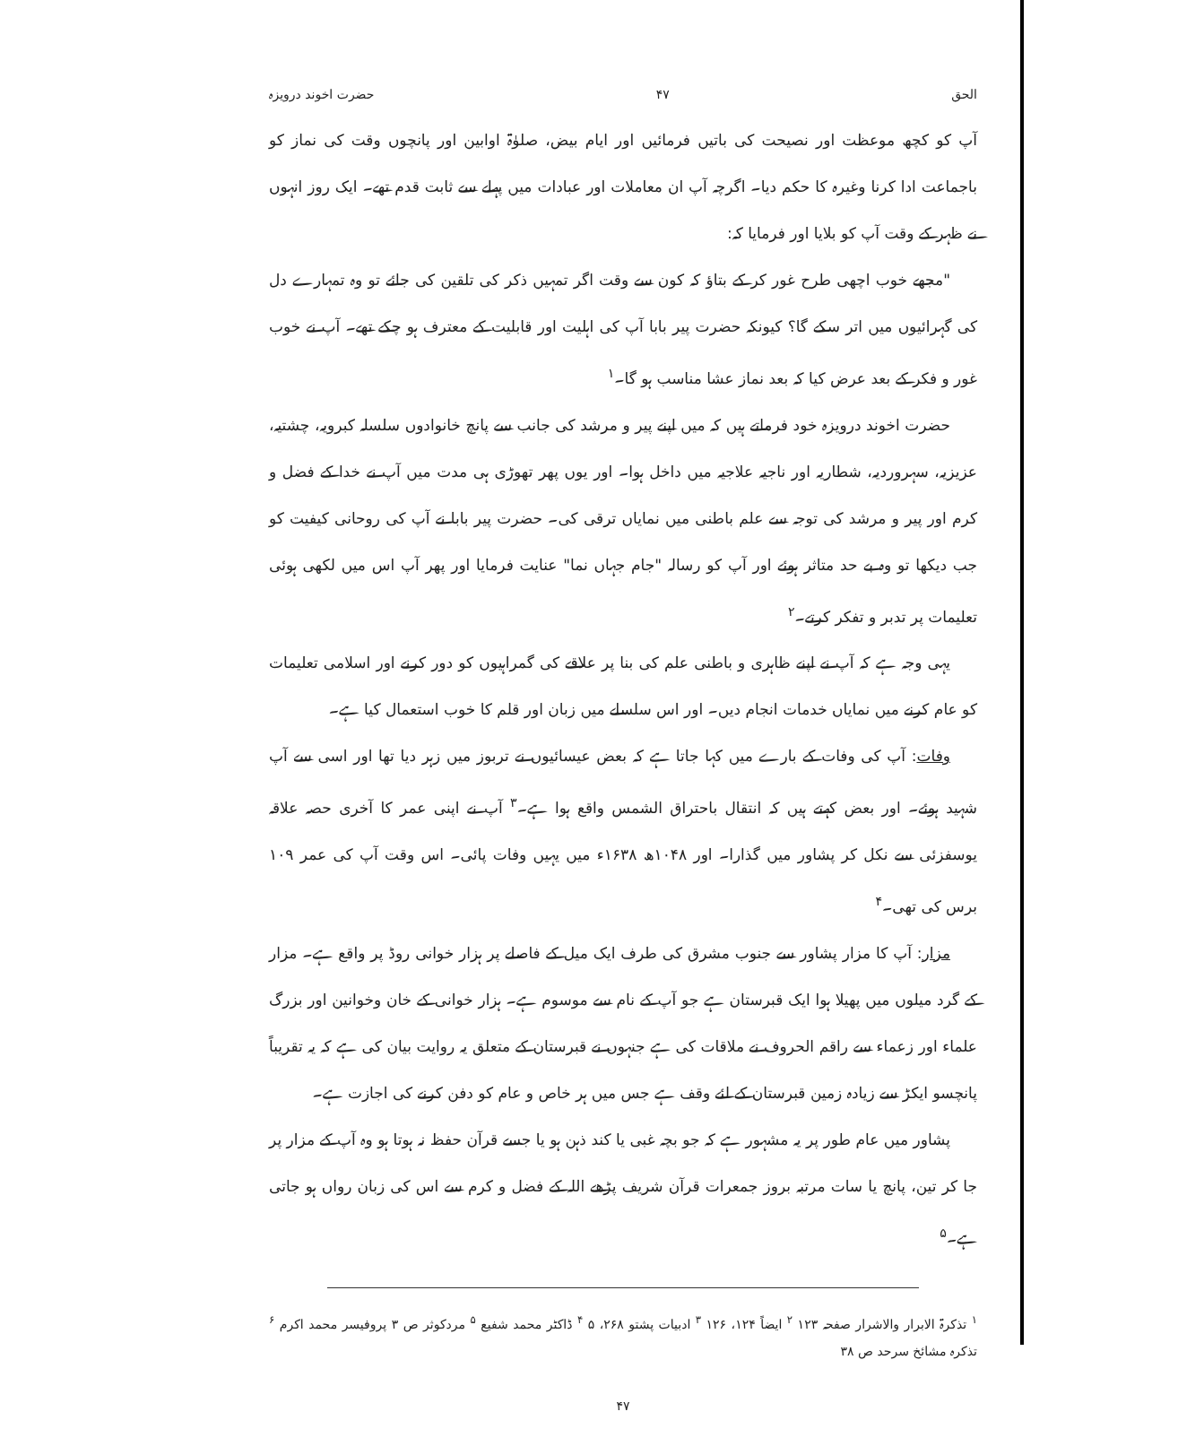الحق ۴۷ حضرت اخوند درویزہ
آپ کو کچھ موعظت اور نصیحت کی باتیں فرمائیں اور ایام بیض، صلوٰۃ اوابین اور پانچوں وقت کی نماز کو باجماعت ادا کرنا وغیرہ کا حکم دیا۔ اگرچہ آپ ان معاملات اور عبادات میں پہلے سے ثابت قدم تھے۔ ایک روز انہوں نے ظہر کے وقت آپ کو بلایا اور فرمایا کہ:
"مجھے خوب اچھی طرح غور کر کے بتاؤ کہ کون سے وقت اگر تمہیں ذکر کی تلقین کی جائے تو وہ تمہارے دل کی گہرائیوں میں اتر سکے گا؟ کیونکہ حضرت پیر بابا آپ کی اہلیت اور قابلیت کے معترف ہو چکے تھے۔ آپ نے خوب غور و فکر کے بعد عرض کیا کہ بعد نماز عشا مناسب ہو گا۔<sup>۱</sup>
حضرت اخوند درویزہ خود فرماتے ہیں کہ میں اپنے پیر و مرشد کی جانب سے پانچ خانوادوں سلسلہ کبرویہ، چشتیہ، عزیزیہ، سہروردیہ، شطاریہ اور ناجیہ علاجیہ میں داخل ہوا۔ اور یوں پھر تھوڑی ہی مدت میں آپ نے خدا کے فضل و کرم اور پیر و مرشد کی توجہ سے علم باطنی میں نمایاں ترقی کی۔ حضرت پیر بابا نے آپ کی روحانی کیفیت کو جب دیکھا تو وہ بے حد متاثر ہوئے اور آپ کو رسالہ "جام جہاں نما" عنایت فرمایا اور پھر آپ اس میں لکھی ہوئی تعلیمات پر تدبر و تفکر کرتے۔<sup>۲</sup>
یہی وجہ ہے کہ آپ نے اپنے ظاہری و باطنی علم کی بنا پر علاقے کی گمراہیوں کو دور کرنے اور اسلامی تعلیمات کو عام کرنے میں نمایاں خدمات انجام دیں۔ اور اس سلسلے میں زبان اور قلم کا خوب استعمال کیا ہے۔
وفات: آپ کی وفات کے بارے میں کہا جاتا ہے کہ بعض عیسائیوں نے تربوز میں زہر دیا تھا اور اسی سے آپ شہید ہوئے۔ اور بعض کہتے ہیں کہ انتقال باحتراق الشمس واقع ہوا ہے۔<sup>۳</sup> آپ نے اپنی عمر کا آخری حصہ علاقہ یوسفزئی سے نکل کر پشاور میں گذارا۔ اور ۱۰۴۸ھ ۱۶۳۸ء میں یہیں وفات پائی۔ اس وقت آپ کی عمر ۱۰۹ برس کی تھی۔<sup>۴</sup>
مزار: آپ کا مزار پشاور سے جنوب مشرق کی طرف ایک میل کے فاصلے پر ہزار خوانی روڈ پر واقع ہے۔ مزار کے گرد میلوں میں پھیلا ہوا ایک قبرستان ہے جو آپ کے نام سے موسوم ہے۔ ہزار خوانی کے خان وخوانین اور بزرگ علماء اور زعماء سے راقم الحروف نے ملاقات کی ہے جنہوں نے قبرستان کے متعلق یہ روایت بیان کی ہے کہ یہ تقریباً پانچسو ایکڑ سے زیادہ زمین قبرستان کے لئے وقف ہے جس میں ہر خاص و عام کو دفن کرنے کی اجازت ہے۔
پشاور میں عام طور پر یہ مشہور ہے کہ جو بچہ غبی یا کند ذہن ہو یا جسے قرآن حفظ نہ ہوتا ہو وہ آپ کے مزار پر جا کر تین، پانچ یا سات مرتبہ بروز جمعرات قرآن شریف پڑھے اللہ کے فضل و کرم سے اس کی زبان رواں ہو جاتی ہے۔<sup>۵</sup>
<sup>۱</sup> تذکرۃ الابرار والاشرار صفحہ ۱۲۳ <sup>۲</sup> ایضاً ۱۲۴، ۱۲۶ <sup>۳</sup> ادبیات پشتو ۲۶۸، ۵ <sup>۴</sup> ڈاکٹر محمد شفیع <sup>۵</sup> مردکوثر ص ۳ پروفیسر محمد اکرم <sup>۶</sup> تذکرہ مشائخ سرحد ص ۳۸
۴۷